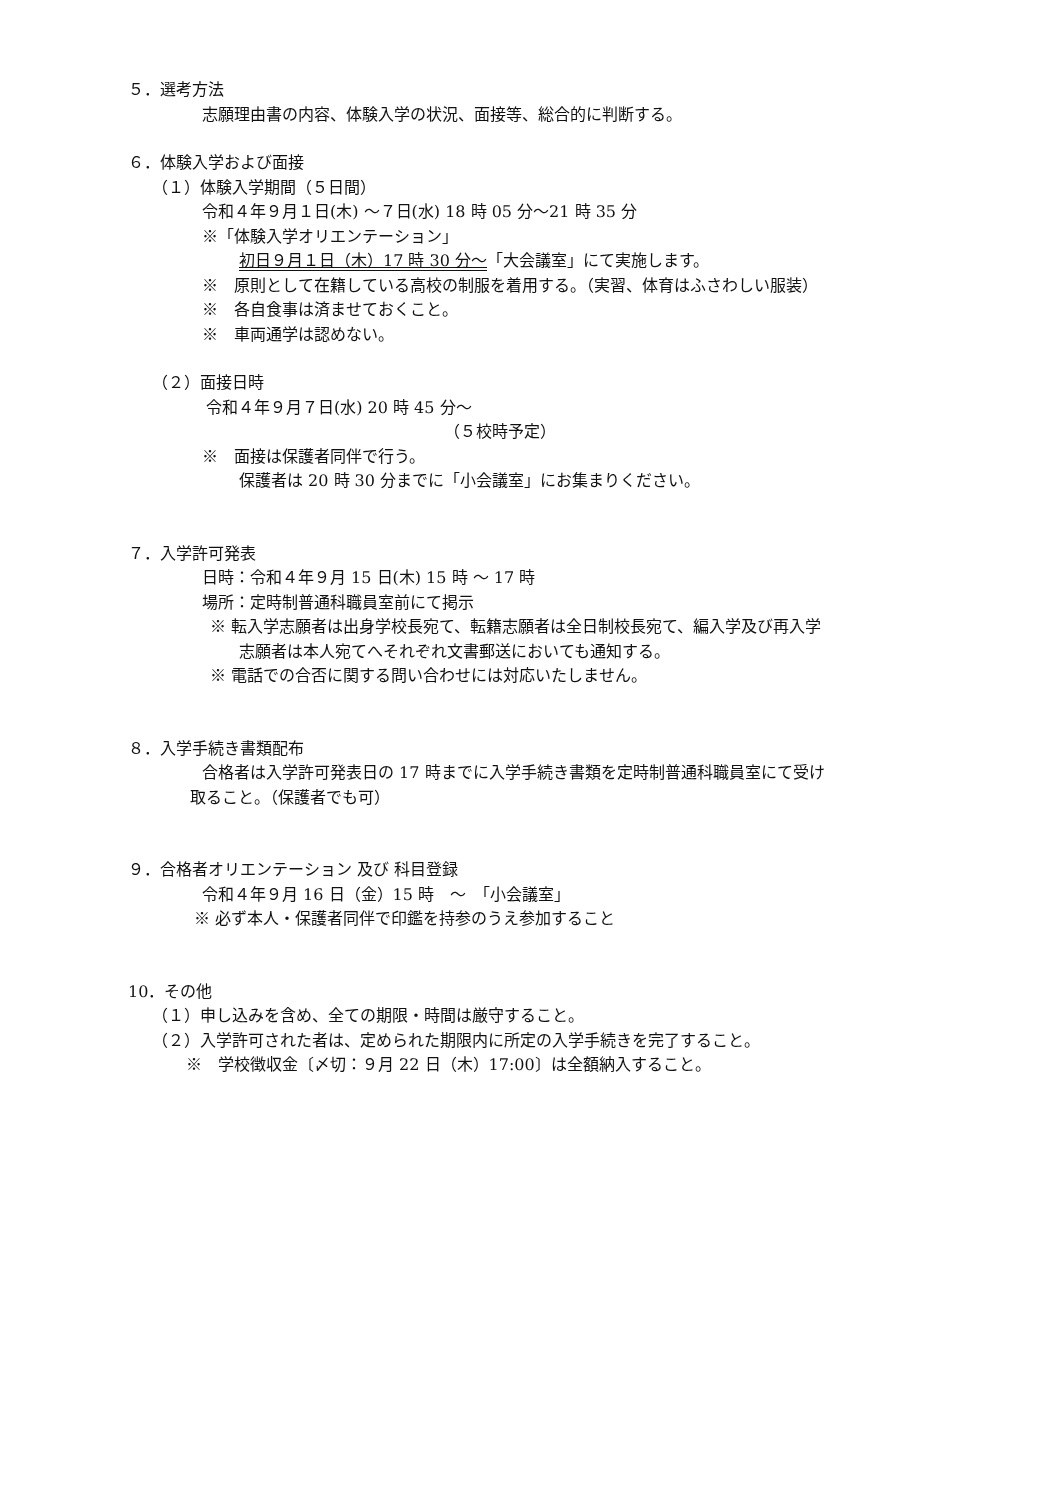５．選考方法
志願理由書の内容、体験入学の状況、面接等、総合的に判断する。
６．体験入学および面接
（１）体験入学期間（５日間）
令和４年９月１日(木) ～７日(水) 18 時 05 分～21 時 35 分
※「体験入学オリエンテーション」
初日９月１日（木）17 時 30 分～「大会議室」にて実施します。
※　原則として在籍している高校の制服を着用する。（実習、体育はふさわしい服装）
※　各自食事は済ませておくこと。
※　車両通学は認めない。
（２）面接日時
令和４年９月７日(水) 20 時 45 分～
（５校時予定）
※　面接は保護者同伴で行う。
保護者は 20 時 30 分までに「小会議室」にお集まりください。
７．入学許可発表
日時：令和４年９月 15 日(木) 15 時 ～ 17 時
場所：定時制普通科職員室前にて掲示
※ 転入学志願者は出身学校長宛て、転籍志願者は全日制校長宛て、編入学及び再入学
志願者は本人宛てへそれぞれ文書郵送においても通知する。
※ 電話での合否に関する問い合わせには対応いたしません。
８．入学手続き書類配布
合格者は入学許可発表日の 17 時までに入学手続き書類を定時制普通科職員室にて受け
取ること。（保護者でも可）
９．合格者オリエンテーション 及び 科目登録
令和４年９月 16 日（金）15 時　～　「小会議室」
※ 必ず本人・保護者同伴で印鑑を持参のうえ参加すること
10．その他
（１）申し込みを含め、全ての期限・時間は厳守すること。
（２）入学許可された者は、定められた期限内に所定の入学手続きを完了すること。
※　学校徴収金〔〆切：９月 22 日（木）17:00〕は全額納入すること。